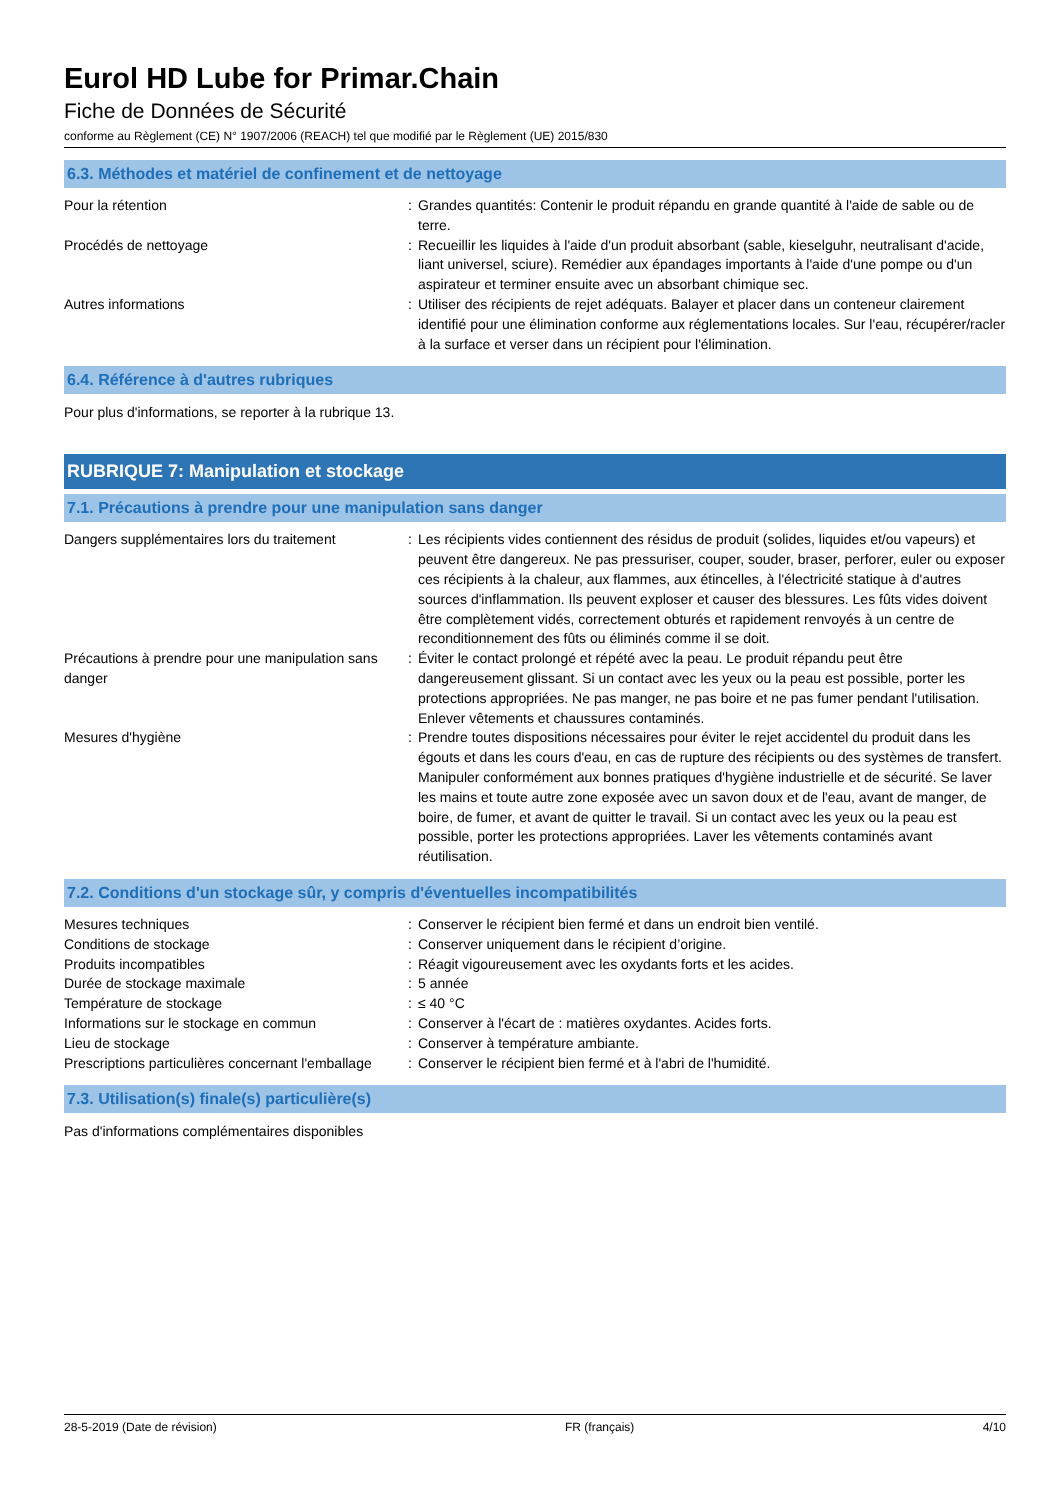Eurol HD Lube for Primar.Chain
Fiche de Données de Sécurité
conforme au Règlement (CE) N° 1907/2006 (REACH) tel que modifié par le Règlement (UE) 2015/830
6.3. Méthodes et matériel de confinement et de nettoyage
| Pour la rétention | : | Grandes quantités: Contenir le produit répandu en grande quantité à l'aide de sable ou de terre. |
| Procédés de nettoyage | : | Recueillir les liquides à l'aide d'un produit absorbant (sable, kieselguhr, neutralisant d'acide, liant universel, sciure). Remédier aux épandages importants à l'aide d'une pompe ou d'un aspirateur et terminer ensuite avec un absorbant chimique sec. |
| Autres informations | : | Utiliser des récipients de rejet adéquats. Balayer et placer dans un conteneur clairement identifié pour une élimination conforme aux réglementations locales. Sur l'eau, récupérer/racler à la surface et verser dans un récipient pour l'élimination. |
6.4. Référence à d'autres rubriques
Pour plus d'informations, se reporter à la rubrique 13.
RUBRIQUE 7: Manipulation et stockage
7.1. Précautions à prendre pour une manipulation sans danger
| Dangers supplémentaires lors du traitement | : | Les récipients vides contiennent des résidus de produit (solides, liquides et/ou vapeurs) et peuvent être dangereux. Ne pas pressuriser, couper, souder, braser, perforer, euler ou exposer ces récipients à la chaleur, aux flammes, aux étincelles, à l'électricité statique à d'autres sources d'inflammation. Ils peuvent exploser et causer des blessures. Les fûts vides doivent être complètement vidés, correctement obturés et rapidement renvoyés à un centre de reconditionnement des fûts ou éliminés comme il se doit. |
| Précautions à prendre pour une manipulation sans danger | : | Éviter le contact prolongé et répété avec la peau. Le produit répandu peut être dangereusement glissant. Si un contact avec les yeux ou la peau est possible, porter les protections appropriées. Ne pas manger, ne pas boire et ne pas fumer pendant l'utilisation. Enlever vêtements et chaussures contaminés. |
| Mesures d'hygiène | : | Prendre toutes dispositions nécessaires pour éviter le rejet accidentel du produit dans les égouts et dans les cours d'eau, en cas de rupture des récipients ou des systèmes de transfert. Manipuler conformément aux bonnes pratiques d'hygiène industrielle et de sécurité. Se laver les mains et toute autre zone exposée avec un savon doux et de l'eau, avant de manger, de boire, de fumer, et avant de quitter le travail. Si un contact avec les yeux ou la peau est possible, porter les protections appropriées. Laver les vêtements contaminés avant réutilisation. |
7.2. Conditions d'un stockage sûr, y compris d'éventuelles incompatibilités
| Mesures techniques | : | Conserver le récipient bien fermé et dans un endroit bien ventilé. |
| Conditions de stockage | : | Conserver uniquement dans le récipient d’origine. |
| Produits incompatibles | : | Réagit vigoureusement avec les oxydants forts et les acides. |
| Durée de stockage maximale | : | 5 année |
| Température de stockage | : | ≤ 40 °C |
| Informations sur le stockage en commun | : | Conserver à l'écart de : matières oxydantes. Acides forts. |
| Lieu de stockage | : | Conserver à température ambiante. |
| Prescriptions particulières concernant l'emballage | : | Conserver le récipient bien fermé et à l'abri de l'humidité. |
7.3. Utilisation(s) finale(s) particulière(s)
Pas d'informations complémentaires disponibles
28-5-2019 (Date de révision) FR (français) 4/10